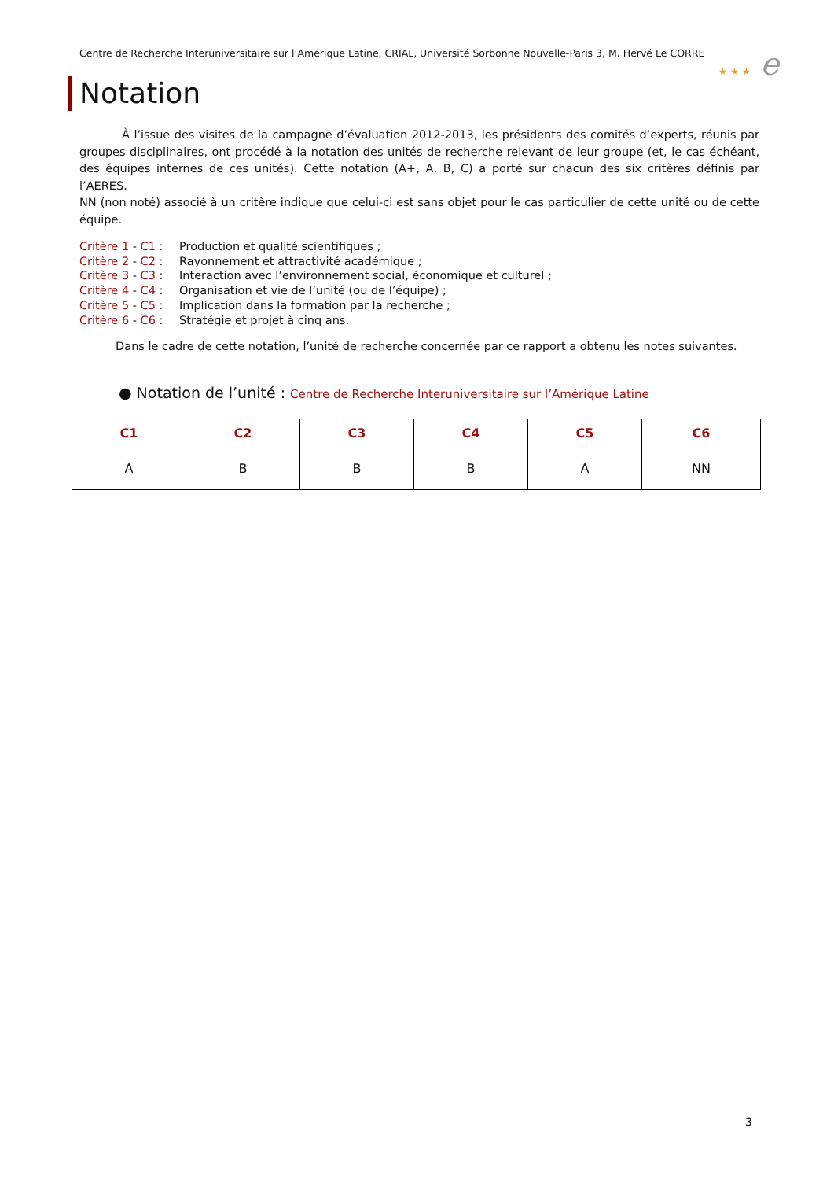Centre de Recherche Interuniversitaire sur l’Amérique Latine, CRIAL, Université Sorbonne Nouvelle-Paris 3, M. Hervé Le CORRE
★ ★ ★ e
Notation
À l’issue des visites de la campagne d’évaluation 2012-2013, les présidents des comités d’experts, réunis par groupes disciplinaires, ont procédé à la notation des unités de recherche relevant de leur groupe (et, le cas échéant, des équipes internes de ces unités). Cette notation (A+, A, B, C) a porté sur chacun des six critères définis par l’AERES.
NN (non noté) associé à un critère indique que celui-ci est sans objet pour le cas particulier de cette unité ou de cette équipe.
Critère 1 - C1 : Production et qualité scientifiques ;
Critère 2 - C2 : Rayonnement et attractivité académique ;
Critère 3 - C3 : Interaction avec l’environnement social, économique et culturel ;
Critère 4 - C4 : Organisation et vie de l’unité (ou de l’équipe) ;
Critère 5 - C5 : Implication dans la formation par la recherche ;
Critère 6 - C6 : Stratégie et projet à cinq ans.
Dans le cadre de cette notation, l’unité de recherche concernée par ce rapport a obtenu les notes suivantes.
● Notation de l’unité : Centre de Recherche Interuniversitaire sur l’Amérique Latine
| C1 | C2 | C3 | C4 | C5 | C6 |
| --- | --- | --- | --- | --- | --- |
| A | B | B | B | A | NN |
3